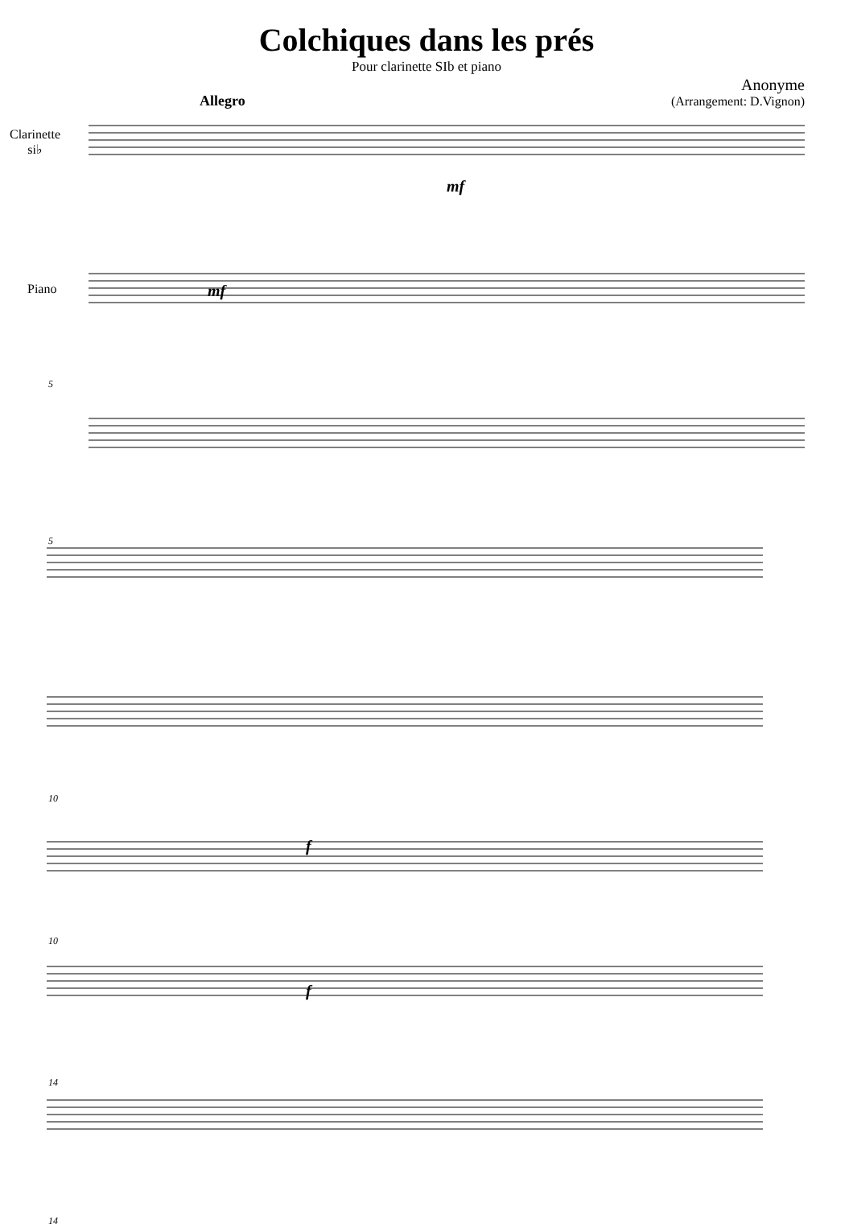Colchiques dans les prés
Pour clarinette SIb et piano
Anonyme
(Arrangement: D.Vignon)
Allegro
Clarinette
si♭
mf
Piano mf
5
5
10
f
10
f
14
14